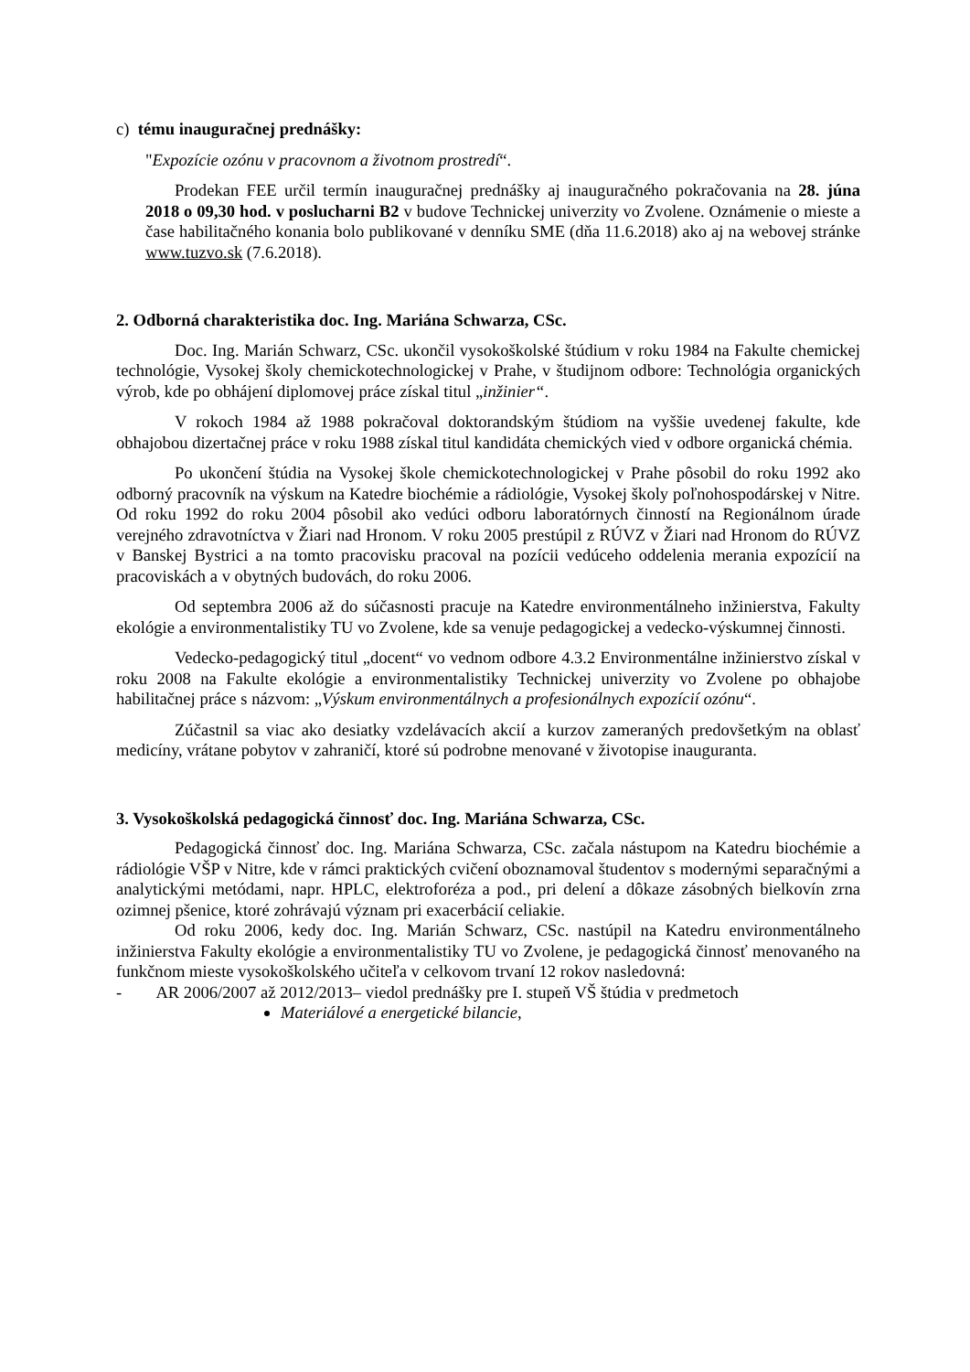c) tému inauguračnej prednášky:
"Expozície ozónu v pracovnom a životnom prostredí“.
Prodekan FEE určil termín inauguračnej prednášky aj inauguračného pokračovania na 28. júna 2018 o 09,30 hod. v poslucharni B2 v budove Technickej univerzity vo Zvolene. Oznámenie o mieste a čase habilitačného konania bolo publikované v denníku SME (dňa 11.6.2018) ako aj na webovej stránke www.tuzvo.sk (7.6.2018).
2. Odborná charakteristika doc. Ing. Mariána Schwarza, CSc.
Doc. Ing. Marián Schwarz, CSc. ukončil vysokoškolské štúdium v roku 1984 na Fakulte chemickej technológie, Vysokej školy chemickotechnologickej v Prahe, v študijnom odbore: Technológia organických výrob, kde po obhájení diplomovej práce získal titul „inžinier“.
V rokoch 1984 až 1988 pokračoval doktorandským štúdiom na vyššie uvedenej fakulte, kde obhajobou dizertačnej práce v roku 1988 získal titul kandidáta chemických vied v odbore organická chémia.
Po ukončení štúdia na Vysokej škole chemickotechnologickej v Prahe pôsobil do roku 1992 ako odborný pracovník na výskum na Katedre biochémie a rádiológie, Vysokej školy poľnohospodárskej v Nitre. Od roku 1992 do roku 2004 pôsobil ako vedúci odboru laboratórnych činností na Regionálnom úrade verejného zdravotníctva v Žiari nad Hronom. V roku 2005 prestúpil z RÚVZ v Žiari nad Hronom do RÚVZ v Banskej Bystrici a na tomto pracovisku pracoval na pozícii vedúceho oddelenia merania expozícií na pracoviskách a v obytných budovách, do roku 2006.
Od septembra 2006 až do súčasnosti pracuje na Katedre environmentálneho inžinierstva, Fakulty ekológie a environmentalistiky TU vo Zvolene, kde sa venuje pedagogickej a vedecko-výskumnej činnosti.
Vedecko-pedagogický titul „docent“ vo vednom odbore 4.3.2 Environmentálne inžinierstvo získal v roku 2008 na Fakulte ekológie a environmentalistiky Technickej univerzity vo Zvolene po obhajobe habilitačnej práce s názvom: „Výskum environmentálnych a profesionálnych expozícií ozónu“.
Zúčastnil sa viac ako desiatky vzdelávacích akcií a kurzov zameraných predovšetkým na oblasť medicíny, vrátane pobytov v zahraničí, ktoré sú podrobne menované v životopise inauguranta.
3. Vysokoškolská pedagogická činnosť doc. Ing. Mariána Schwarza, CSc.
Pedagogická činnosť doc. Ing. Mariána Schwarza, CSc. začala nástupom na Katedru biochémie a rádiológie VŠP v Nitre, kde v rámci praktických cvičení oboznamoval študentov s modernými separačnými a analytickými metódami, napr. HPLC, elektroforéza a pod., pri delení a dôkaze zásobných bielkovín zrna ozimnej pšenice, ktoré zohrávajú význam pri exacerbácií celiakie.
Od roku 2006, kedy doc. Ing. Marián Schwarz, CSc. nastúpil na Katedru environmentálneho inžinierstva Fakulty ekológie a environmentalistiky TU vo Zvolene, je pedagogická činnosť menovaného na funkčnom mieste vysokoškolského učiteľa v celkovom trvaní 12 rokov nasledovná:
- AR 2006/2007 až 2012/2013– viedol prednášky pre I. stupeň VŠ štúdia v predmetoch
Materiálové a energetické bilancie,